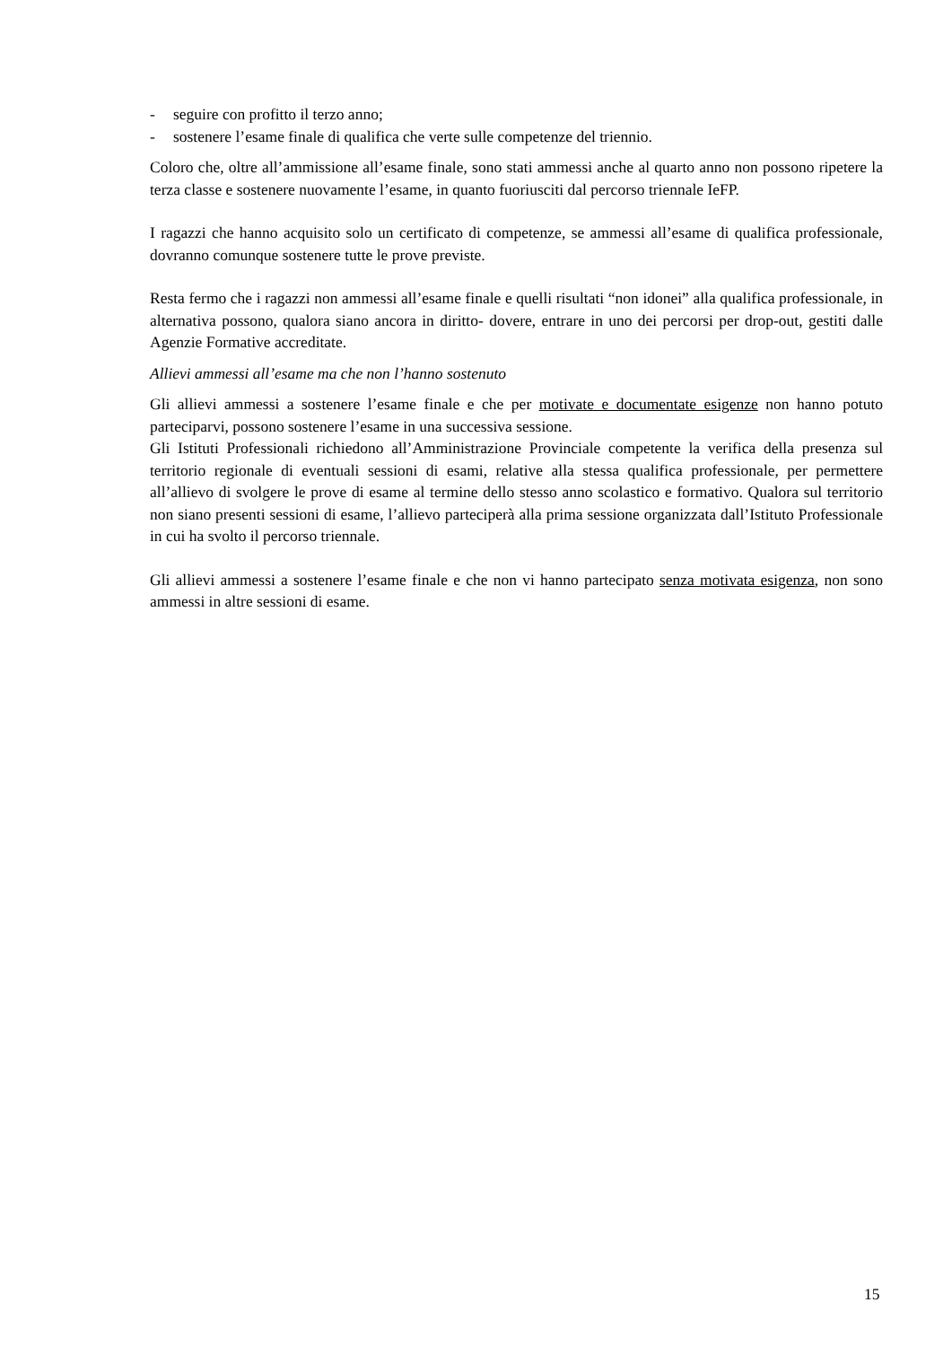- seguire con profitto il terzo anno;
- sostenere l’esame finale di qualifica che verte sulle competenze del triennio.
Coloro che, oltre all’ammissione all’esame finale, sono stati ammessi anche al quarto anno non possono ripetere la terza classe e sostenere nuovamente l’esame, in quanto fuoriusciti dal percorso triennale IeFP.
I ragazzi che hanno acquisito solo un certificato di competenze, se ammessi all’esame di qualifica professionale, dovranno comunque sostenere tutte le prove previste.
Resta fermo che i ragazzi non ammessi all’esame finale e quelli risultati “non idonei” alla qualifica professionale, in alternativa possono, qualora siano ancora in diritto- dovere, entrare in uno dei percorsi per drop-out, gestiti dalle Agenzie Formative accreditate.
Allievi ammessi all’esame ma che non l’hanno sostenuto
Gli allievi ammessi a sostenere l’esame finale e che per motivate e documentate esigenze non hanno potuto parteciparvi, possono sostenere l’esame in una successiva sessione.
Gli Istituti Professionali richiedono all’Amministrazione Provinciale competente la verifica della presenza sul territorio regionale di eventuali sessioni di esami, relative alla stessa qualifica professionale, per permettere all’allievo di svolgere le prove di esame al termine dello stesso anno scolastico e formativo. Qualora sul territorio non siano presenti sessioni di esame, l’allievo parteciperà alla prima sessione organizzata dall’Istituto Professionale in cui ha svolto il percorso triennale.
Gli allievi ammessi a sostenere l’esame finale e che non vi hanno partecipato senza motivata esigenza, non sono ammessi in altre sessioni di esame.
15